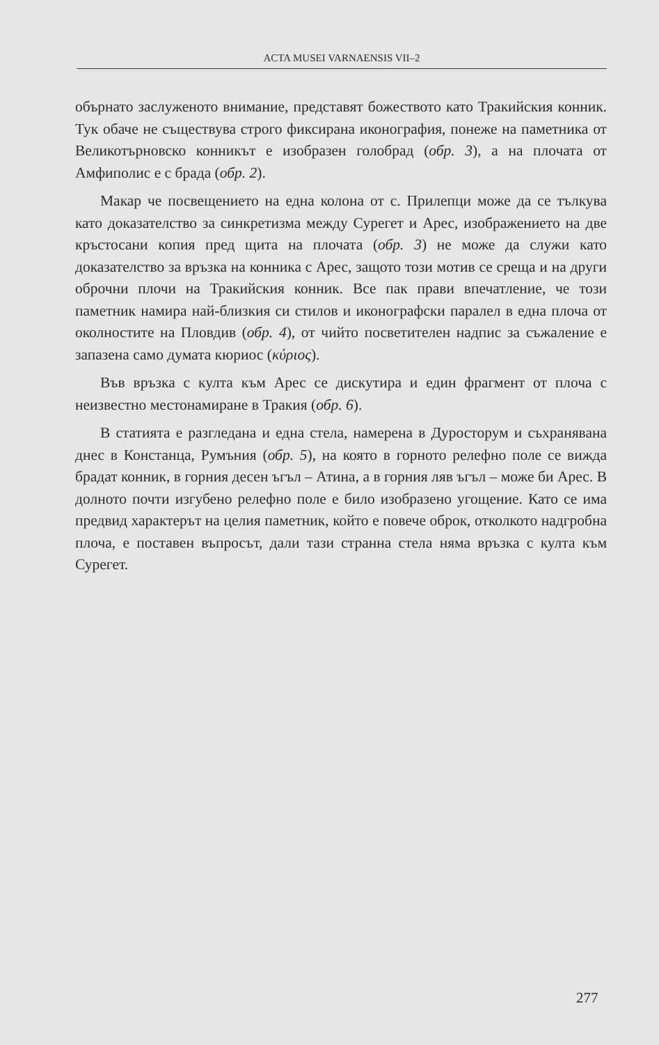ACTA MUSEI VARNAENSIS VII–2
обърнато заслуженото внимание, представят божеството като Тракийския конник. Тук обаче не съществува строго фиксирана иконография, понеже на паметника от Великотърновско конникът е изобразен голобрад (обр. 3), а на плочата от Амфиполис е с брада (обр. 2).
Макар че посвещението на една колона от с. Прилепци може да се тълкува като доказателство за синкретизма между Сурегет и Арес, изображението на две кръстосани копия пред щита на плочата (обр. 3) не може да служи като доказателство за връзка на конника с Арес, защото този мотив се среща и на други оброчни плочи на Тракийския конник. Все пак прави впечатление, че този паметник намира най-близкия си стилов и иконографски паралел в една плоча от околностите на Пловдив (обр. 4), от чийто посветителен надпис за съжаление е запазена само думата кюриос (κύριος).
Във връзка с култа към Арес се дискутира и един фрагмент от плоча с неизвестно местонамиране в Тракия (обр. 6).
В статията е разгледана и една стела, намерена в Дуросторум и съхранявана днес в Констанца, Румъния (обр. 5), на която в горното релефно поле се вижда брадат конник, в горния десен ъгъл – Атина, а в горния ляв ъгъл – може би Арес. В долното почти изгубено релефно поле е било изобразено угощение. Като се има предвид характерът на целия паметник, който е повече оброк, отколкото надгробна плоча, е поставен въпросът, дали тази странна стела няма връзка с култа към Сурегет.
277